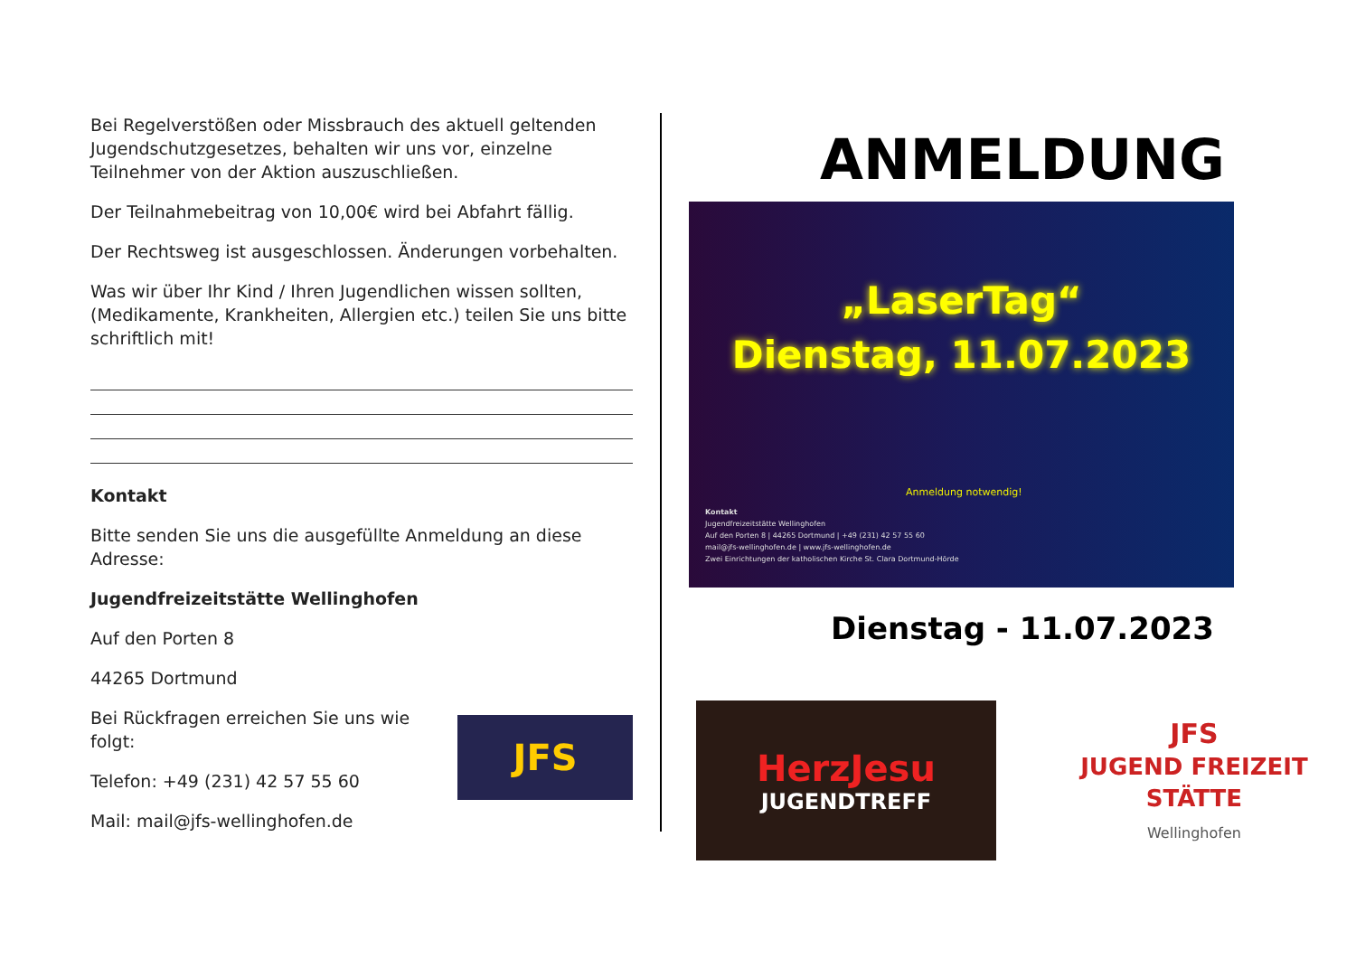Bei Regelverstößen oder Missbrauch des aktuell geltenden Jugendschutzgesetzes, behalten wir uns vor, einzelne Teilnehmer von der Aktion auszuschließen.
Der Teilnahmebeitrag von 10,00€ wird bei Abfahrt fällig.
Der Rechtsweg ist ausgeschlossen. Änderungen vorbehalten.
Was wir über Ihr Kind / Ihren Jugendlichen wissen sollten, (Medikamente, Krankheiten, Allergien etc.) teilen Sie uns bitte schriftlich mit!
Kontakt
Bitte senden Sie uns die ausgefüllte Anmeldung an diese Adresse:
Jugendfreizeitstätte Wellinghofen
Auf den Porten 8
44265 Dortmund
Bei Rückfragen erreichen Sie uns wie folgt:
Telefon: +49 (231) 42 57 55 60
Mail: mail@jfs-wellinghofen.de
JFS
ANMELDUNG
„LaserTag“
Dienstag, 11.07.2023
Anmeldung notwendig!
Kontakt
Jugendfreizeitstätte Wellinghofen
Auf den Porten 8 | 44265 Dortmund | +49 (231) 42 57 55 60
mail@jfs-wellinghofen.de | www.jfs-wellinghofen.de
Zwei Einrichtungen der katholischen Kirche St. Clara Dortmund-Hörde
Dienstag - 11.07.2023
HerzJesu
JUGENDTREFF
JFS
JUGEND FREIZEIT STÄTTE
Wellinghofen